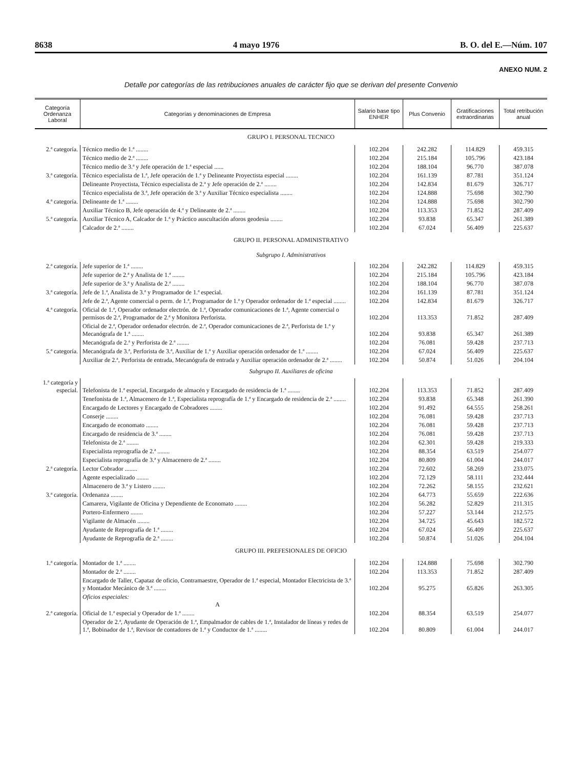8638 4 mayo 1976 B. O. del E.—Núm. 107
ANEXO NUM. 2
Detalle por categorías de las retribuciones anuales de carácter fijo que se derivan del presente Convenio
| Categoría Ordenanza Laboral | Categorías y denominaciones de Empresa | Salario base tipo ENHER | Plus Convenio | Gratificaciones extraordinarias | Total retribución anual |
| --- | --- | --- | --- | --- | --- |
| GRUPO I. PERSONAL TECNICO | | | | | |
| 2.ª categoría. | Técnico medio de 1.ª ........ | 102.204 | 242.282 | 114.829 | 459.315 |
| | Técnico medio de 2.ª ........ | 102.204 | 215.184 | 105.796 | 423.184 |
| | Técnico medio de 3.ª y Jefe operación de 1.ª especial ...... | 102.204 | 188.104 | 96.770 | 387.078 |
| 3.ª categoría. | Técnico especialista de 1.ª, Jefe operación de 1.ª y Delineante Proyectista especial ........ | 102.204 | 161.139 | 87.781 | 351.124 |
| | Delineante Proyectista, Técnico especialista de 2.ª y Jefe operación de 2.ª ........ | 102.204 | 142.834 | 81.679 | 326.717 |
| | Técnico especialista de 3.ª, Jefe operación de 3.ª y Auxiliar Técnico especialista ........ | 102.204 | 124.888 | 75.698 | 302.790 |
| 4.ª categoría. | Delineante de 1.ª ........ | 102.204 | 124.888 | 75.698 | 302.790 |
| | Auxiliar Técnico B, Jefe operación de 4.ª y Delineante de 2.ª ........ | 102.204 | 113.353 | 71.852 | 287.409 |
| 5.ª categoría. | Auxiliar Técnico A, Calcador de 1.ª y Práctico auscultación aforos geodesia ........ | 102.204 | 93.838 | 65.347 | 261.389 |
| | Calcador de 2.ª ........ | 102.204 | 67.024 | 56.409 | 225.637 |
| GRUPO II. PERSONAL ADMINISTRATIVO | | | | | |
| Subgrupo I. Administrativos | | | | | |
| 2.ª categoría. | Jefe superior de 1.ª ........ | 102.204 | 242.282 | 114.829 | 459.315 |
| | Jefe superior de 2.ª y Analista de 1.ª ........ | 102.204 | 215.184 | 105.796 | 423.184 |
| | Jefe superior de 3.ª y Analista de 2.ª ........ | 102.204 | 188.104 | 96.770 | 387.078 |
| 3.ª categoría. | Jefe de 1.ª, Analista de 3.ª y Programador de 1.ª especial. | 102.204 | 161.139 | 87.781 | 351.124 |
| | Jefe de 2.ª, Agente comercial o perm. de 1.ª, Programador de 1.ª y Operador ordenador de 1.ª especial ........ | 102.204 | 142.834 | 81.679 | 326.717 |
| 4.ª categoría. | Oficial de 1.ª, Operador ordenador electrón. de 1.ª, Operador comunicaciones de 1.ª, Agente comercial o permisos de 2.ª, Programador de 2.ª y Monitora Perforista. | 102.204 | 113.353 | 71.852 | 287.409 |
| | Oficial de 2.ª, Operador ordenador electrón. de 2.ª, Operador comunicaciones de 2.ª, Perforista de 1.ª y Mecanógrafa de 1.ª ........ | 102.204 | 93.838 | 65.347 | 261.389 |
| | Mecanógrafa de 2.ª y Perforista de 2.ª ........ | 102.204 | 76.081 | 59.428 | 237.713 |
| 5.ª categoría. | Mecanógrafa de 3.ª, Perforista de 3.ª, Auxiliar de 1.ª y Auxiliar operación ordenador de 1.ª ........ | 102.204 | 67.024 | 56.409 | 225.637 |
| | Auxiliar de 2.ª, Perforista de entrada, Mecanógrafa de entrada y Auxiliar operación ordenador de 2.ª ........ | 102.204 | 50.874 | 51.026 | 204.104 |
| Subgrupo II. Auxiliares de oficina | | | | | |
| 1.ª categoría y especial. | Telefonista de 1.ª especial, Encargado de almacén y Encargado de residencia de 1.ª ........ | 102.204 | 113.353 | 71.852 | 287.409 |
| | Tenefonista de 1.ª, Almacenero de 1.ª, Especialista reprografía de 1.ª y Encargado de residencia de 2.ª ........ | 102.204 | 93.838 | 65.348 | 261.390 |
| | Encargado de Lectores y Encargado de Cobradores ........ | 102.204 | 91.492 | 64.555 | 258.261 |
| | Conserje ........ | 102.204 | 76.081 | 59.428 | 237.713 |
| | Encargado de economato ........ | 102.204 | 76.081 | 59.428 | 237.713 |
| | Encargado de residencia de 3.ª ........ | 102.204 | 76.081 | 59.428 | 237.713 |
| | Telefonista de 2.ª ........ | 102.204 | 62.301 | 59.428 | 219.333 |
| | Especialista reprografía de 2.ª ........ | 102.204 | 88.354 | 63.519 | 254.077 |
| | Especialista reprografía de 3.ª y Almacenero de 2.ª ........ | 102.204 | 80.809 | 61.004 | 244.017 |
| 2.ª categoría. | Lector Cobrador ........ | 102.204 | 72.602 | 58.269 | 233.075 |
| | Agente especializado ........ | 102.204 | 72.129 | 58.111 | 232.444 |
| | Almacenero de 3.ª y Listero ........ | 102.204 | 72.262 | 58.155 | 232.621 |
| 3.ª categoría. | Ordenanza ........ | 102.204 | 64.773 | 55.659 | 222.636 |
| | Camarera, Vigilante de Oficina y Dependiente de Economato ........ | 102.204 | 56.282 | 52.829 | 211.315 |
| | Portero-Enfermero ........ | 102.204 | 57.227 | 53.144 | 212.575 |
| | Vigilante de Almacén ........ | 102.204 | 34.725 | 45.643 | 182.572 |
| | Ayudante de Reprografía de 1.ª ........ | 102.204 | 67.024 | 56.409 | 225.637 |
| | Ayudante de Reprografía de 2.ª ........ | 102.204 | 50.874 | 51.026 | 204.104 |
| GRUPO III. PREFESIONALES DE OFICIO | | | | | |
| 1.ª categoría. | Montador de 1.ª ........ | 102.204 | 124.888 | 75.698 | 302.790 |
| | Montador de 2.ª ........ | 102.204 | 113.353 | 71.852 | 287.409 |
| | Encargado de Taller, Capataz de oficio, Contramaestre, Operador de 1.ª especial, Montador Electricista de 3.ª y Montador Mecánico de 3.ª ........ | 102.204 | 95.275 | 65.826 | 263.305 |
| | Oficios especiales: A | | | | |
| 2.ª categoría. | Oficial de 1.ª especial y Operador de 1.ª ........ | 102.204 | 88.354 | 63.519 | 254.077 |
| | Operador de 2.ª, Ayudante de Operación de 1.ª, Empalmador de cables de 1.ª, Instalador de líneas y redes de 1.ª, Bobinador de 1.ª, Revisor de contadores de 1.ª y Conductor de 1.ª ........ | 102.204 | 80.809 | 61.004 | 244.017 |